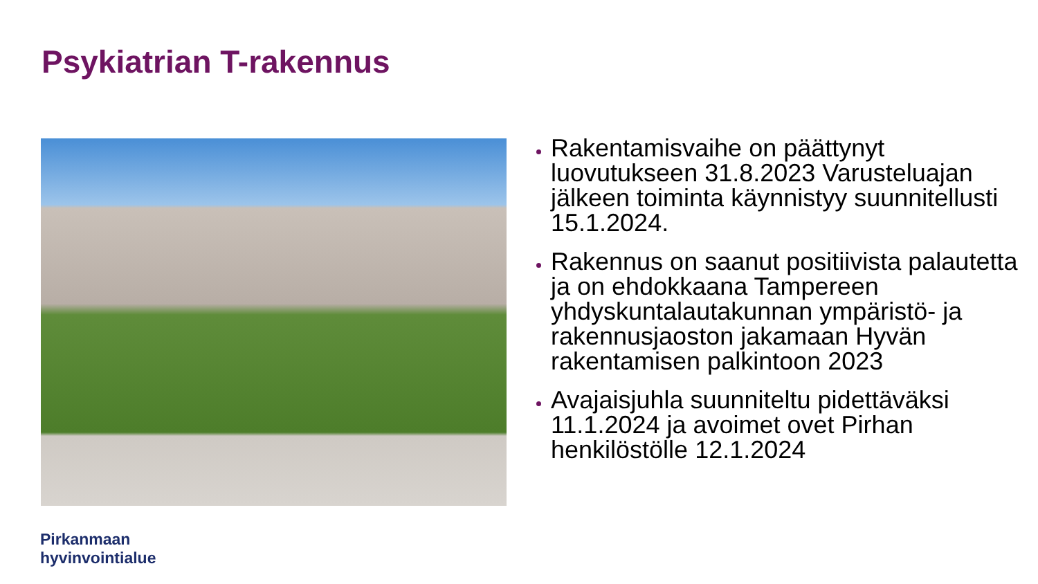Psykiatrian T-rakennus
Rakentamisvaihe on päättynyt luovutukseen 31.8.2023 Varusteluajan jälkeen toiminta käynnistyy suunnitellusti 15.1.2024.
Rakennus on saanut positiivista palautetta ja on ehdokkaana Tampereen yhdyskuntalautakunnan ympäristö- ja rakennusjaoston jakamaan Hyvän rakentamisen palkintoon 2023
Avajaisjuhla suunniteltu pidettäväksi 11.1.2024 ja avoimet ovet Pirhan henkilöstölle 12.1.2024
Pirkanmaan
hyvinvointialue